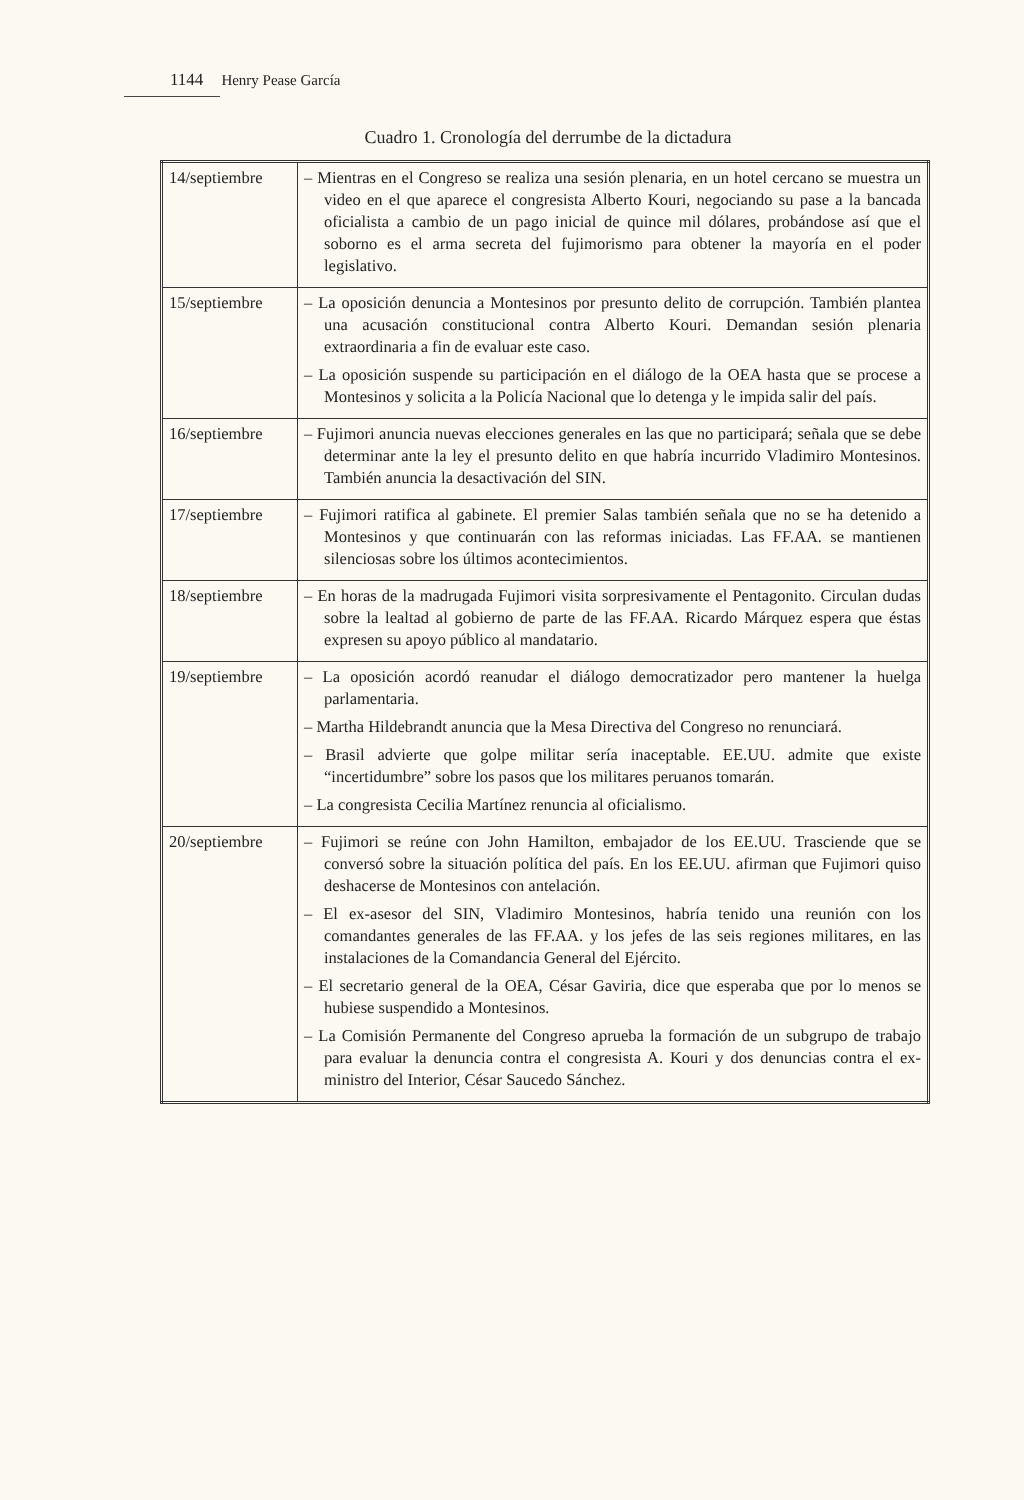1144 Henry Pease García
Cuadro 1. Cronología del derrumbe de la dictadura
| 14/septiembre | – Mientras en el Congreso se realiza una sesión plenaria, en un hotel cercano se muestra un video en el que aparece el congresista Alberto Kouri, negociando su pase a la bancada oficialista a cambio de un pago inicial de quince mil dólares, probándose así que el soborno es el arma secreta del fujimorismo para obtener la mayoría en el poder legislativo. |
| 15/septiembre | – La oposición denuncia a Montesinos por presunto delito de corrupción. También plantea una acusación constitucional contra Alberto Kouri. Demandan sesión plenaria extraordinaria a fin de evaluar este caso. – La oposición suspende su participación en el diálogo de la OEA hasta que se procese a Montesinos y solicita a la Policía Nacional que lo detenga y le impida salir del país. |
| 16/septiembre | – Fujimori anuncia nuevas elecciones generales en las que no participará; señala que se debe determinar ante la ley el presunto delito en que habría incurrido Vladimiro Montesinos. También anuncia la desactivación del SIN. |
| 17/septiembre | – Fujimori ratifica al gabinete. El premier Salas también señala que no se ha detenido a Montesinos y que continuarán con las reformas iniciadas. Las FF.AA. se mantienen silenciosas sobre los últimos acontecimientos. |
| 18/septiembre | – En horas de la madrugada Fujimori visita sorpresivamente el Pentagonito. Circulan dudas sobre la lealtad al gobierno de parte de las FF.AA. Ricardo Márquez espera que éstas expresen su apoyo público al mandatario. |
| 19/septiembre | – La oposición acordó reanudar el diálogo democratizador pero mantener la huelga parlamentaria. – Martha Hildebrandt anuncia que la Mesa Directiva del Congreso no renunciará. – Brasil advierte que golpe militar sería inaceptable. EE.UU. admite que existe “incertidumbre” sobre los pasos que los militares peruanos tomarán. – La congresista Cecilia Martínez renuncia al oficialismo. |
| 20/septiembre | – Fujimori se reúne con John Hamilton, embajador de los EE.UU. Trasciende que se conversó sobre la situación política del país. En los EE.UU. afirman que Fujimori quiso deshacerse de Montesinos con antelación. – El ex-asesor del SIN, Vladimiro Montesinos, habría tenido una reunión con los comandantes generales de las FF.AA. y los jefes de las seis regiones militares, en las instalaciones de la Comandancia General del Ejército. – El secretario general de la OEA, César Gaviria, dice que esperaba que por lo menos se hubiese suspendido a Montesinos. – La Comisión Permanente del Congreso aprueba la formación de un subgrupo de trabajo para evaluar la denuncia contra el congresista A. Kouri y dos denuncias contra el ex-ministro del Interior, César Saucedo Sánchez. |